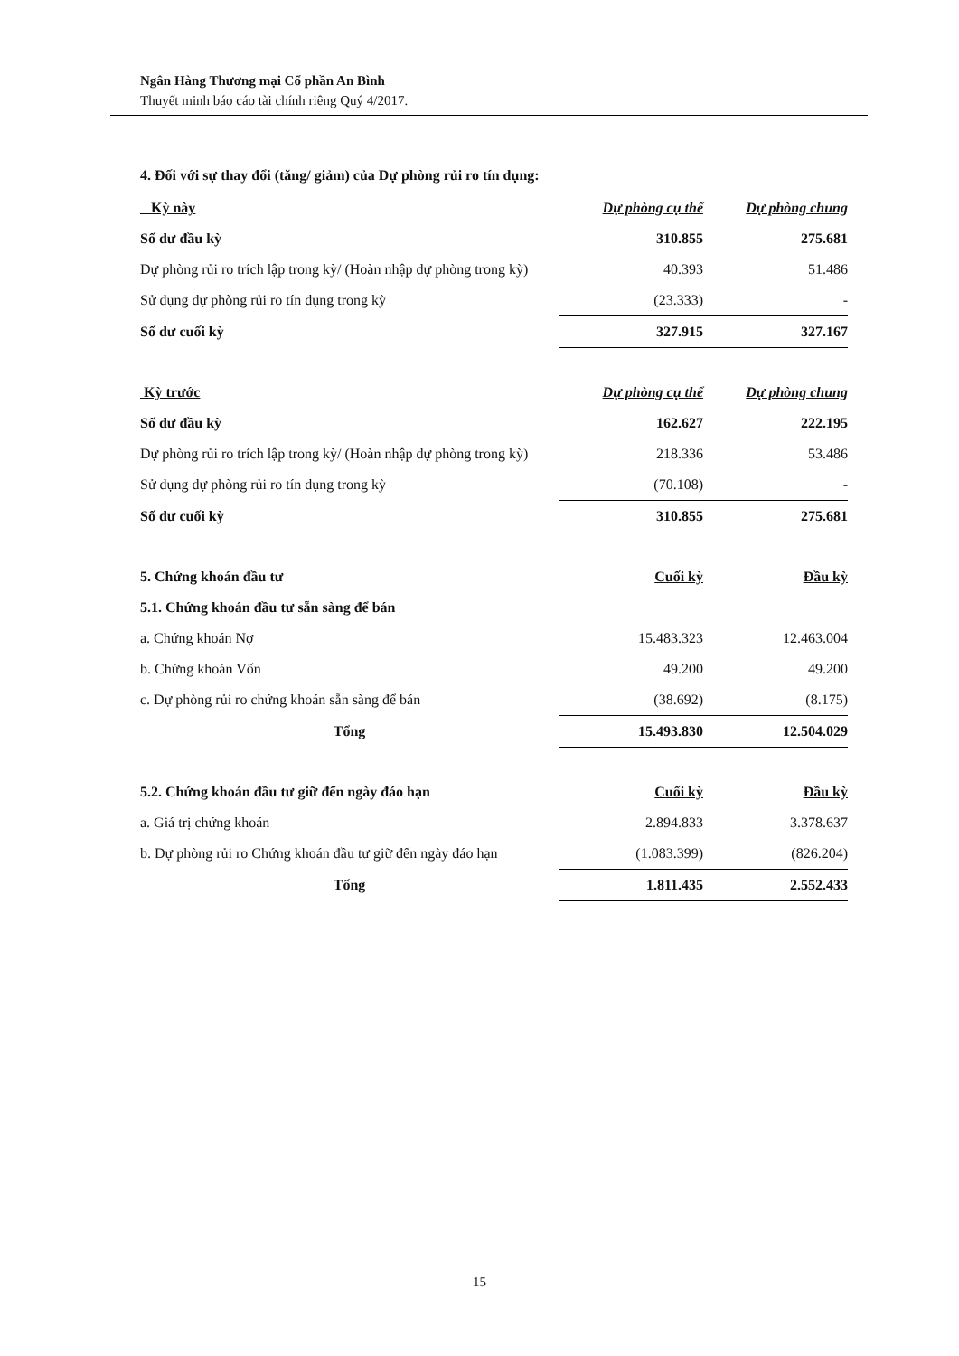Ngân Hàng Thương mại Cổ phần An Bình
Thuyết minh báo cáo tài chính riêng Quý 4/2017.
4. Đối với sự thay đổi (tăng/ giảm) của Dự phòng rủi ro tín dụng:
| Kỳ này | Dự phòng cụ thể | Dự phòng chung |
| --- | --- | --- |
| Số dư đầu kỳ | 310.855 | 275.681 |
| Dự phòng rủi ro trích lập trong kỳ/ (Hoàn nhập dự phòng trong kỳ) | 40.393 | 51.486 |
| Sử dụng dự phòng rủi ro tín dụng trong kỳ | (23.333) | - |
| Số dư cuối kỳ | 327.915 | 327.167 |
| Kỳ trước | Dự phòng cụ thể | Dự phòng chung |
| --- | --- | --- |
| Số dư đầu kỳ | 162.627 | 222.195 |
| Dự phòng rủi ro trích lập trong kỳ/ (Hoàn nhập dự phòng trong kỳ) | 218.336 | 53.486 |
| Sử dụng dự phòng rủi ro tín dụng trong kỳ | (70.108) | - |
| Số dư cuối kỳ | 310.855 | 275.681 |
| 5. Chứng khoán đầu tư | Cuối kỳ | Đầu kỳ |
| --- | --- | --- |
| 5.1. Chứng khoán đầu tư sẵn sàng để bán | | |
| a. Chứng khoán Nợ | 15.483.323 | 12.463.004 |
| b. Chứng khoán Vốn | 49.200 | 49.200 |
| c. Dự phòng rủi ro chứng khoán sẵn sàng để bán | (38.692) | (8.175) |
| Tổng | 15.493.830 | 12.504.029 |
| 5.2. Chứng khoán đầu tư giữ đến ngày đáo hạn | Cuối kỳ | Đầu kỳ |
| --- | --- | --- |
| a. Giá trị chứng khoán | 2.894.833 | 3.378.637 |
| b. Dự phòng rủi ro Chứng khoán đầu tư giữ đến ngày đáo hạn | (1.083.399) | (826.204) |
| Tổng | 1.811.435 | 2.552.433 |
15